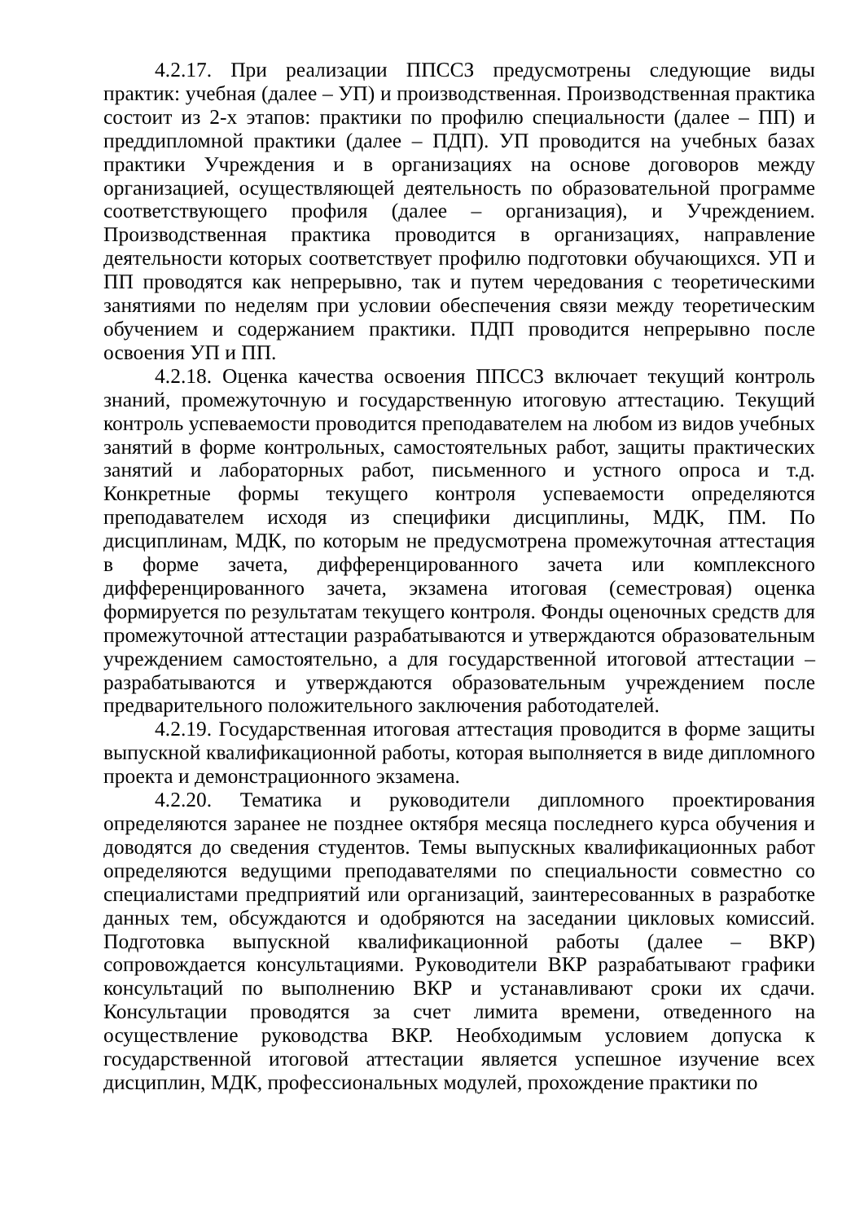4.2.17. При реализации ППССЗ предусмотрены следующие виды практик: учебная (далее – УП) и производственная. Производственная практика состоит из 2-х этапов: практики по профилю специальности (далее – ПП) и преддипломной практики (далее – ПДП). УП проводится на учебных базах практики Учреждения и в организациях на основе договоров между организацией, осуществляющей деятельность по образовательной программе соответствующего профиля (далее – организация), и Учреждением. Производственная практика проводится в организациях, направление деятельности которых соответствует профилю подготовки обучающихся. УП и ПП проводятся как непрерывно, так и путем чередования с теоретическими занятиями по неделям при условии обеспечения связи между теоретическим обучением и содержанием практики. ПДП проводится непрерывно после освоения УП и ПП.
4.2.18. Оценка качества освоения ППССЗ включает текущий контроль знаний, промежуточную и государственную итоговую аттестацию. Текущий контроль успеваемости проводится преподавателем на любом из видов учебных занятий в форме контрольных, самостоятельных работ, защиты практических занятий и лабораторных работ, письменного и устного опроса и т.д. Конкретные формы текущего контроля успеваемости определяются преподавателем исходя из специфики дисциплины, МДК, ПМ. По дисциплинам, МДК, по которым не предусмотрена промежуточная аттестация в форме зачета, дифференцированного зачета или комплексного дифференцированного зачета, экзамена итоговая (семестровая) оценка формируется по результатам текущего контроля. Фонды оценочных средств для промежуточной аттестации разрабатываются и утверждаются образовательным учреждением самостоятельно, а для государственной итоговой аттестации – разрабатываются и утверждаются образовательным учреждением после предварительного положительного заключения работодателей.
4.2.19. Государственная итоговая аттестация проводится в форме защиты выпускной квалификационной работы, которая выполняется в виде дипломного проекта и демонстрационного экзамена.
4.2.20. Тематика и руководители дипломного проектирования определяются заранее не позднее октября месяца последнего курса обучения и доводятся до сведения студентов. Темы выпускных квалификационных работ определяются ведущими преподавателями по специальности совместно со специалистами предприятий или организаций, заинтересованных в разработке данных тем, обсуждаются и одобряются на заседании цикловых комиссий. Подготовка выпускной квалификационной работы (далее – ВКР) сопровождается консультациями. Руководители ВКР разрабатывают графики консультаций по выполнению ВКР и устанавливают сроки их сдачи. Консультации проводятся за счет лимита времени, отведенного на осуществление руководства ВКР. Необходимым условием допуска к государственной итоговой аттестации является успешное изучение всех дисциплин, МДК, профессиональных модулей, прохождение практики по